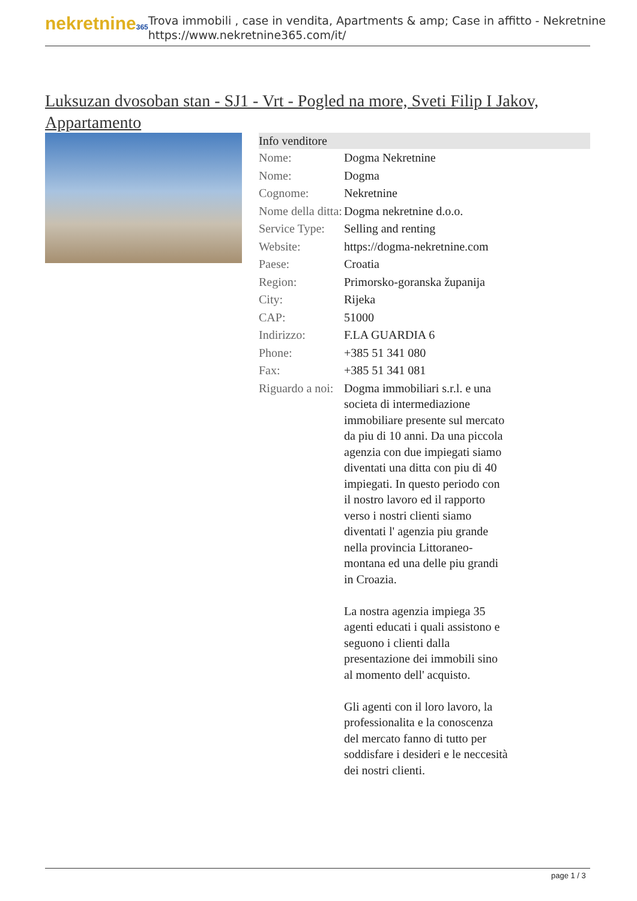nekretnine365
Trova immobili , case in vendita, Apartments & amp; Case in affitto - Nekretnine
https://www.nekretnine365.com/it/
Luksuzan dvosoban stan - SJ1 - Vrt - Pogled na more, Sveti Filip I Jakov, Appartamento
| Info venditore | | |
| --- | --- | --- |
| Nome: | Dogma Nekretnine | |
| Nome: | Dogma | |
| Cognome: | Nekretnine | |
| Nome della ditta: | Dogma nekretnine d.o.o. | |
| Service Type: | Selling and renting | |
| Website: | https://dogma-nekretnine.com | |
| Paese: | Croatia | |
| Region: | Primorsko-goranska županija | |
| City: | Rijeka | |
| CAP: | 51000 | |
| Indirizzo: | F.LA GUARDIA 6 | |
| Phone: | +385 51 341 080 | |
| Fax: | +385 51 341 081 | |
| Riguardo a noi: | Dogma immobiliari s.r.l. e una societa di intermediazione immobiliare presente sul mercato da piu di 10 anni. Da una piccola agenzia con due impiegati siamo diventati una ditta con piu di 40 impiegati. In questo periodo con il nostro lavoro ed il rapporto verso i nostri clienti siamo diventati l' agenzia piu grande nella provincia Littoraneo-montana ed una delle piu grandi in Croazia. La nostra agenzia impiega 35 agenti educati i quali assistono e seguono i clienti dalla presentazione dei immobili sino al momento dell' acquisto. Gli agenti con il loro lavoro, la professionalita e la conoscenza del mercato fanno di tutto per soddisfare i desideri e le neccesità dei nostri clienti. | |
page 1 / 3